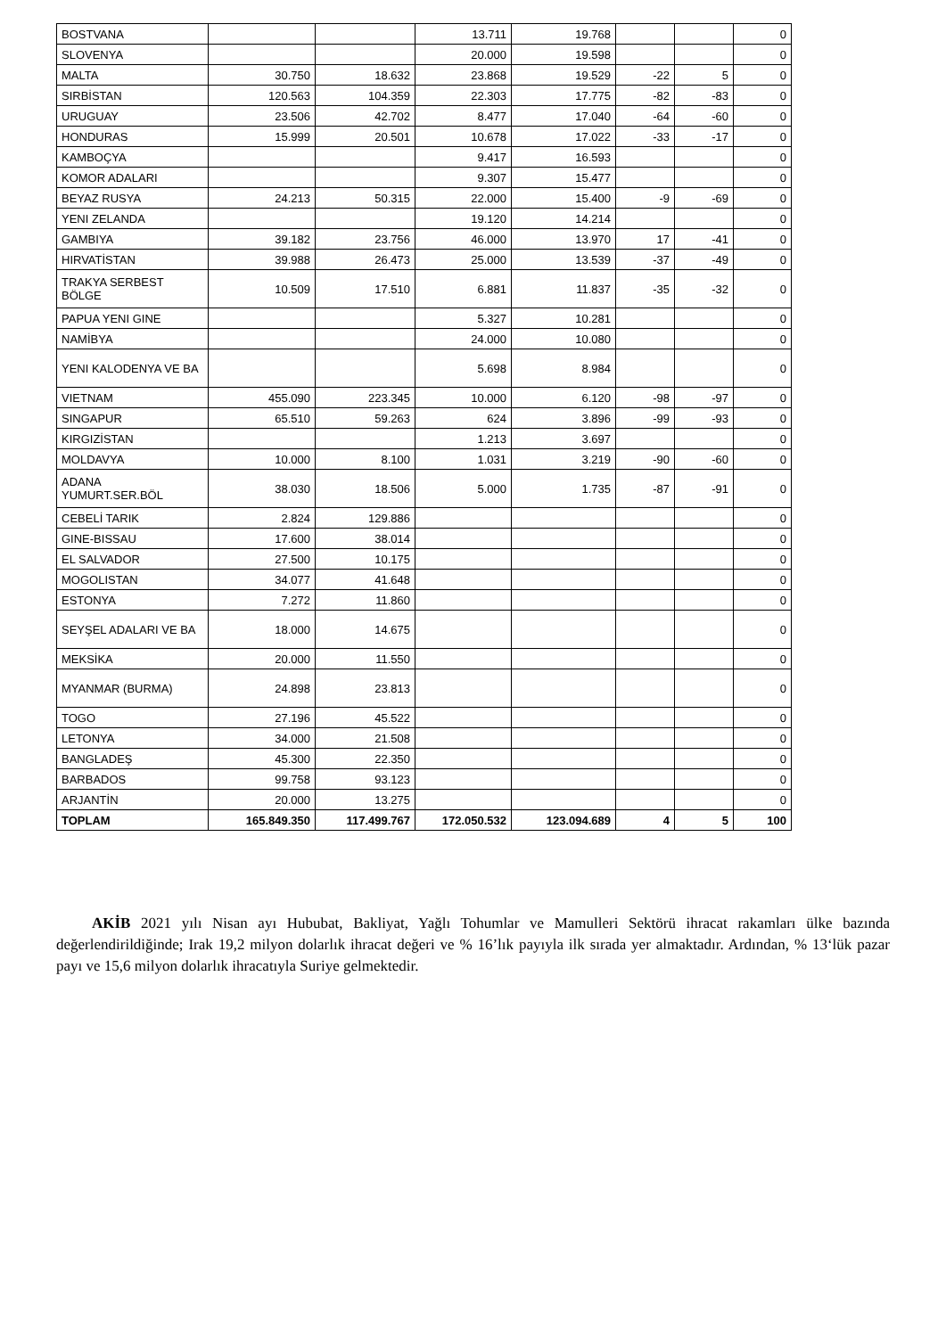| BOSTVANA | | | 13.711 | 19.768 | | | 0 |
| SLOVENYA | | | 20.000 | 19.598 | | | 0 |
| MALTA | 30.750 | 18.632 | 23.868 | 19.529 | -22 | 5 | 0 |
| SIRBİSTAN | 120.563 | 104.359 | 22.303 | 17.775 | -82 | -83 | 0 |
| URUGUAY | 23.506 | 42.702 | 8.477 | 17.040 | -64 | -60 | 0 |
| HONDURAS | 15.999 | 20.501 | 10.678 | 17.022 | -33 | -17 | 0 |
| KAMBOÇYA | | | 9.417 | 16.593 | | | 0 |
| KOMOR ADALARI | | | 9.307 | 15.477 | | | 0 |
| BEYAZ RUSYA | 24.213 | 50.315 | 22.000 | 15.400 | -9 | -69 | 0 |
| YENI ZELANDA | | | 19.120 | 14.214 | | | 0 |
| GAMBIYA | 39.182 | 23.756 | 46.000 | 13.970 | 17 | -41 | 0 |
| HIRVATİSTAN | 39.988 | 26.473 | 25.000 | 13.539 | -37 | -49 | 0 |
| TRAKYA SERBEST BÖLGE | 10.509 | 17.510 | 6.881 | 11.837 | -35 | -32 | 0 |
| PAPUA YENI GINE | | | 5.327 | 10.281 | | | 0 |
| NAMİBYA | | | 24.000 | 10.080 | | | 0 |
| YENI KALODENYA VE BA | | | 5.698 | 8.984 | | | 0 |
| VIETNAM | 455.090 | 223.345 | 10.000 | 6.120 | -98 | -97 | 0 |
| SINGAPUR | 65.510 | 59.263 | 624 | 3.896 | -99 | -93 | 0 |
| KIRGIZİSTAN | | | 1.213 | 3.697 | | | 0 |
| MOLDAVYA | 10.000 | 8.100 | 1.031 | 3.219 | -90 | -60 | 0 |
| ADANA YUMURT.SER.BÖL | 38.030 | 18.506 | 5.000 | 1.735 | -87 | -91 | 0 |
| CEBELİ TARIK | 2.824 | 129.886 | | | | | 0 |
| GINE-BISSAU | 17.600 | 38.014 | | | | | 0 |
| EL SALVADOR | 27.500 | 10.175 | | | | | 0 |
| MOGOLISTAN | 34.077 | 41.648 | | | | | 0 |
| ESTONYA | 7.272 | 11.860 | | | | | 0 |
| SEYŞEL ADALARI VE BA | 18.000 | 14.675 | | | | | 0 |
| MEKSİKA | 20.000 | 11.550 | | | | | 0 |
| MYANMAR (BURMA) | 24.898 | 23.813 | | | | | 0 |
| TOGO | 27.196 | 45.522 | | | | | 0 |
| LETONYA | 34.000 | 21.508 | | | | | 0 |
| BANGLADEŞ | 45.300 | 22.350 | | | | | 0 |
| BARBADOS | 99.758 | 93.123 | | | | | 0 |
| ARJANTİN | 20.000 | 13.275 | | | | | 0 |
| TOPLAM | 165.849.350 | 117.499.767 | 172.050.532 | 123.094.689 | 4 | 5 | 100 |
AKİB 2021 yılı Nisan ayı Hububat, Bakliyat, Yağlı Tohumlar ve Mamulleri Sektörü ihracat rakamları ülke bazında değerlendirildiğinde; Irak 19,2 milyon dolarlık ihracat değeri ve % 16’lık payıyla ilk sırada yer almaktadır. Ardından, % 13‘lük pazar payı ve 15,6 milyon dolarlık ihracatıyla Suriye gelmektedir.